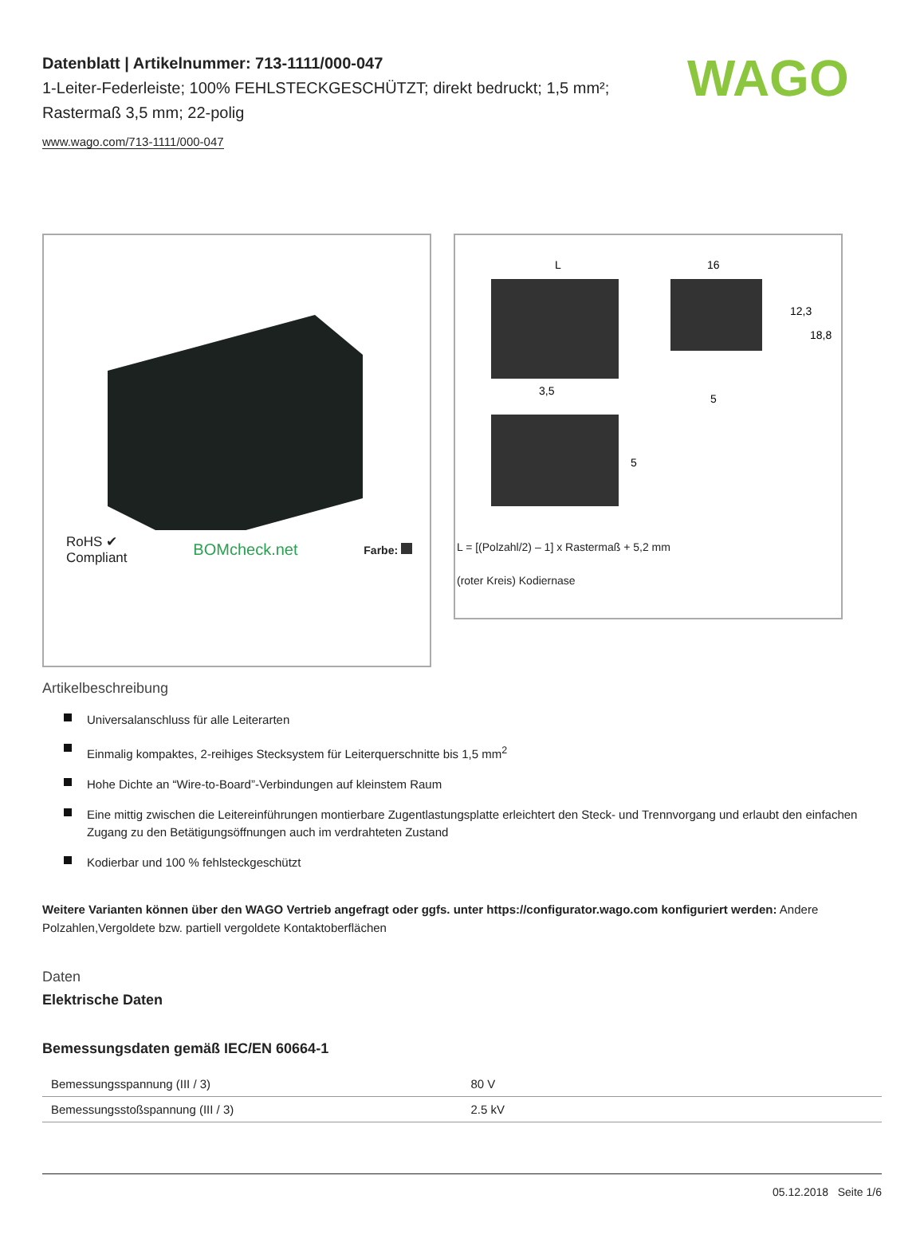WAGO
Datenblatt | Artikelnummer: 713-1111/000-047
1-Leiter-Federleiste; 100% FEHLSTECKGESCHÜTZT; direkt bedruckt; 1,5 mm²; Rastermaß 3,5 mm; 22-polig
www.wago.com/713-1111/000-047
RoHS ✔
Compliant
BOMcheck.net
Farbe:
L
16
3,5
5
12,3
18,8
5
L = [(Polzahl/2) – 1] x Rastermaß + 5,2 mm
(roter Kreis) Kodiernase
Artikelbeschreibung
Universalanschluss für alle Leiterarten
Einmalig kompaktes, 2-reihiges Stecksystem für Leiterquerschnitte bis 1,5 mm<sup>2</sup>
Hohe Dichte an “Wire-to-Board”-Verbindungen auf kleinstem Raum
Eine mittig zwischen die Leitereinführungen montierbare Zugentlastungsplatte erleichtert den Steck- und Trennvorgang und erlaubt den einfachen Zugang zu den Betätigungsöffnungen auch im verdrahteten Zustand
Kodierbar und 100 % fehlsteckgeschützt
Weitere Varianten können über den WAGO Vertrieb angefragt oder ggfs. unter https://configurator.wago.com konfiguriert werden: Andere Polzahlen,Vergoldete bzw. partiell vergoldete Kontaktoberflächen
Daten
Elektrische Daten
Bemessungsdaten gemäß IEC/EN 60664-1
| Bemessungsspannung (III / 3) | 80 V |
| Bemessungsstoßspannung (III / 3) | 2.5 kV |
05.12.2018 Seite 1/6